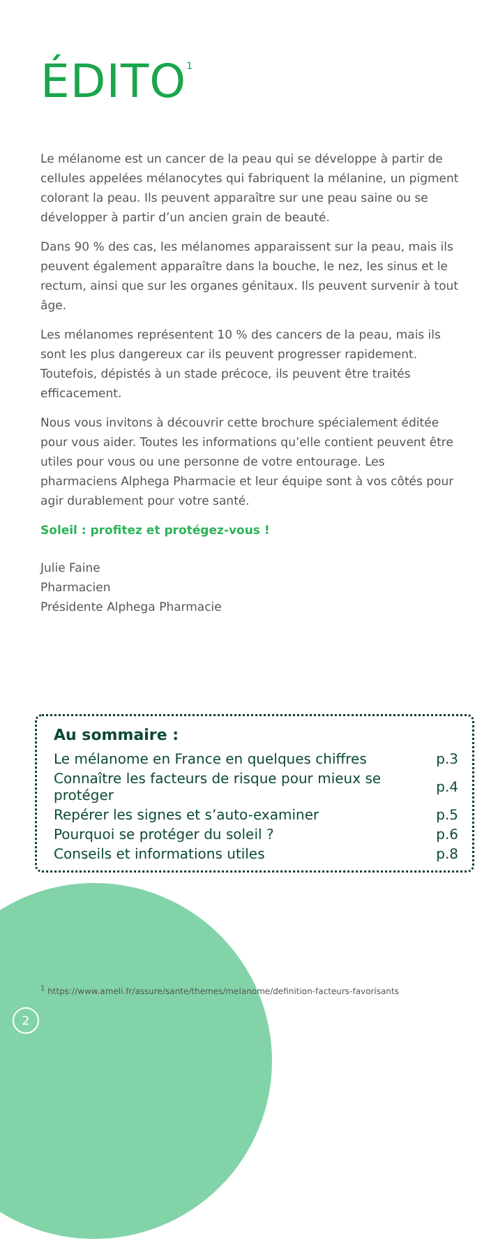ÉDITO<sup>1</sup>
Le mélanome est un cancer de la peau qui se développe à partir de cellules appelées mélanocytes qui fabriquent la mélanine, un pigment colorant la peau. Ils peuvent apparaître sur une peau saine ou se développer à partir d’un ancien grain de beauté.
Dans 90 % des cas, les mélanomes apparaissent sur la peau, mais ils peuvent également apparaître dans la bouche, le nez, les sinus et le rectum, ainsi que sur les organes génitaux. Ils peuvent survenir à tout âge.
Les mélanomes représentent 10 % des cancers de la peau, mais ils sont les plus dangereux car ils peuvent progresser rapidement. Toutefois, dépistés à un stade précoce, ils peuvent être traités efficacement.
Nous vous invitons à découvrir cette brochure spécialement éditée pour vous aider. Toutes les informations qu’elle contient peuvent être utiles pour vous ou une personne de votre entourage. Les pharmaciens Alphega Pharmacie et leur équipe sont à vos côtés pour agir durablement pour votre santé.
Soleil : profitez et protégez-vous !
Julie Faine
Pharmacien
Présidente Alphega Pharmacie
Au sommaire :
| Le mélanome en France en quelques chiffres | p.3 |
| Connaître les facteurs de risque pour mieux se protéger | p.4 |
| Repérer les signes et s’auto-examiner | p.5 |
| Pourquoi se protéger du soleil ? | p.6 |
| Conseils et informations utiles | p.8 |
<sup>1</sup> https://www.ameli.fr/assure/sante/themes/melanome/definition-facteurs-favorisants
2